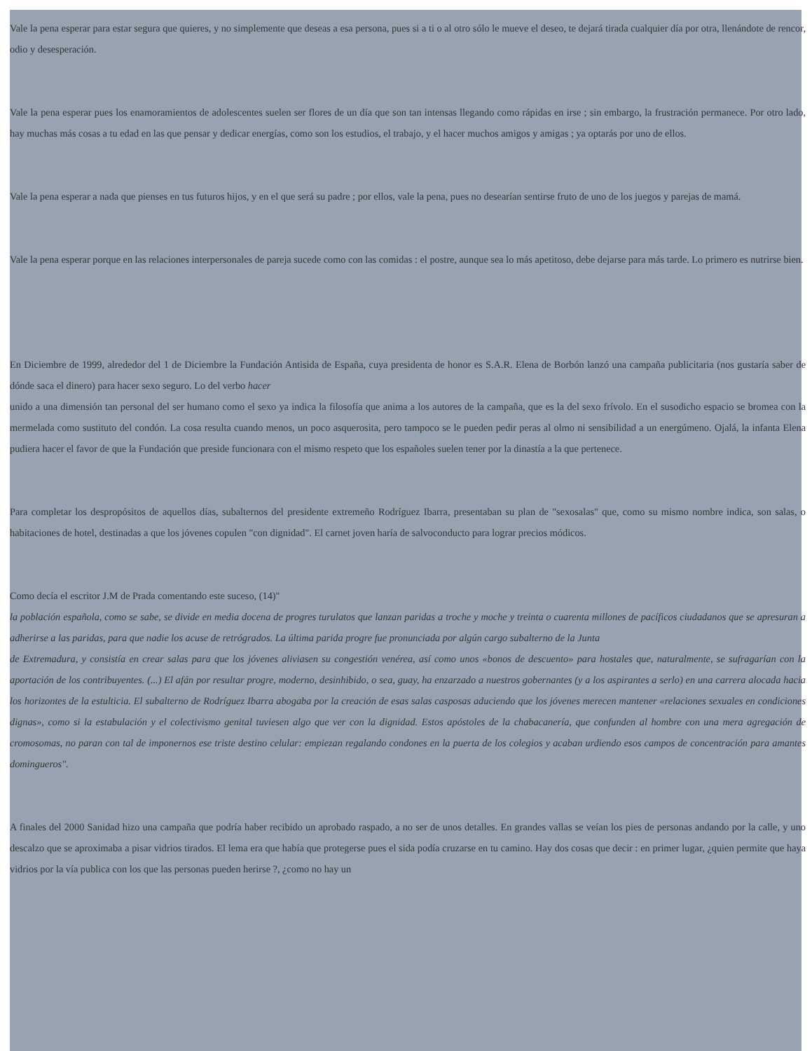Vale la pena esperar para estar segura que quieres, y no simplemente que deseas a esa persona, pues si a ti o al otro sólo le mueve el deseo, te dejará tirada cualquier día por otra, llenándote de rencor, odio y desesperación.
Vale la pena esperar pues los enamoramientos de adolescentes suelen ser flores de un día que son tan intensas llegando como rápidas en irse ; sin embargo, la frustración permanece. Por otro lado, hay muchas más cosas a tu edad en las que pensar y dedicar energías, como son los estudios, el trabajo, y el hacer muchos amigos y amigas ; ya optarás por uno de ellos.
Vale la pena esperar a nada que pienses en tus futuros hijos, y en el que será su padre ; por ellos, vale la pena, pues no desearían sentirse fruto de uno de los juegos y parejas de mamá.
Vale la pena esperar porque en las relaciones interpersonales de pareja sucede como con las comidas : el postre, aunque sea lo más apetitoso, debe dejarse para más tarde. Lo primero es nutrirse bien.
En Diciembre de 1999, alrededor del 1 de Diciembre la Fundación Antisida de España, cuya presidenta de honor es S.A.R. Elena de Borbón lanzó una campaña publicitaria (nos gustaría saber de dónde saca el dinero) para hacer sexo seguro. Lo del verbo hacer
unido a una dimensión tan personal del ser humano como el sexo ya indica la filosofía que anima a los autores de la campaña, que es la del sexo frívolo. En el susodicho espacio se bromea con la mermelada como sustituto del condón. La cosa resulta cuando menos, un poco asquerosita, pero tampoco se le pueden pedir peras al olmo ni sensibilidad a un energúmeno. Ojalá, la infanta Elena pudiera hacer el favor de que la Fundación que preside funcionara con el mismo respeto que los españoles suelen tener por la dinastía a la que pertenece.
Para completar los despropósitos de aquellos días, subalternos del presidente extremeño Rodríguez Ibarra, presentaban su plan de "sexosalas" que, como su mismo nombre indica, son salas, o habitaciones de hotel, destinadas a que los jóvenes copulen "con dignidad". El carnet joven haría de salvoconducto para lograr precios módicos.
Como decía el escritor J.M de Prada comentando este suceso, (14)"
la población española, como se sabe, se divide en media docena de progres turulatos que lanzan paridas a troche y moche y treinta o cuarenta millones de pacíficos ciudadanos que se apresuran a adherirse a las paridas, para que nadie los acuse de retrógrados. La última parida progre fue pronunciada por algún cargo subalterno de la Junta
de Extremadura, y consistía en crear salas para que los jóvenes aliviasen su congestión venérea, así como unos «bonos de descuento» para hostales que, naturalmente, se sufragarían con la aportación de los contribuyentes. (...) El afán por resultar progre, moderno, desinhibido, o sea, guay, ha enzarzado a nuestros gobernantes (y a los aspirantes a serlo) en una carrera alocada hacia los horizontes de la estulticia. El subalterno de Rodríguez Ibarra abogaba por la creación de esas salas casposas aduciendo que los jóvenes merecen mantener «relaciones sexuales en condiciones dignas», como si la estabulación y el colectivismo genital tuviesen algo que ver con la dignidad. Estos apóstoles de la chabacanería, que confunden al hombre con una mera agregación de cromosomas, no paran con tal de imponernos ese triste destino celular: empiezan regalando condones en la puerta de los colegios y acaban urdiendo esos campos de concentración para amantes domingueros".
A finales del 2000 Sanidad hizo una campaña que podría haber recibido un aprobado raspado, a no ser de unos detalles. En grandes vallas se veían los pies de personas andando por la calle, y uno descalzo que se aproximaba a pisar vidrios tirados. El lema era que había que protegerse pues el sida podía cruzarse en tu camino. Hay dos cosas que decir : en primer lugar, ¿quien permite que haya vidrios por la vía publica con los que las personas pueden herirse ?, ¿como no hay un